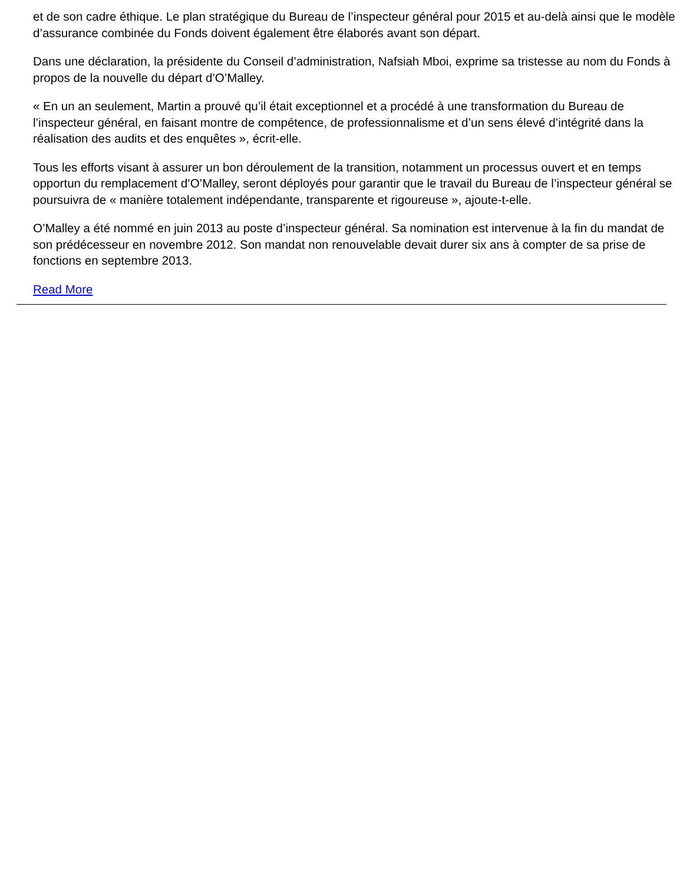et de son cadre éthique. Le plan stratégique du Bureau de l’inspecteur général pour 2015 et au-delà ainsi que le modèle d’assurance combinée du Fonds doivent également être élaborés avant son départ.
Dans une déclaration, la présidente du Conseil d’administration, Nafsiah Mboi, exprime sa tristesse au nom du Fonds à propos de la nouvelle du départ d’O’Malley.
« En un an seulement, Martin a prouvé qu’il était exceptionnel et a procédé à une transformation du Bureau de l’inspecteur général, en faisant montre de compétence, de professionnalisme et d’un sens élevé d’intégrité dans la réalisation des audits et des enquêtes », écrit-elle.
Tous les efforts visant à assurer un bon déroulement de la transition, notamment un processus ouvert et en temps opportun du remplacement d’O’Malley, seront déployés pour garantir que le travail du Bureau de l’inspecteur général se poursuivra de « manière totalement indépendante, transparente et rigoureuse », ajoute-t-elle.
O’Malley a été nommé en juin 2013 au poste d’inspecteur général. Sa nomination est intervenue à la fin du mandat de son prédécesseur en novembre 2012. Son mandat non renouvelable devait durer six ans à compter de sa prise de fonctions en septembre 2013.
Read More